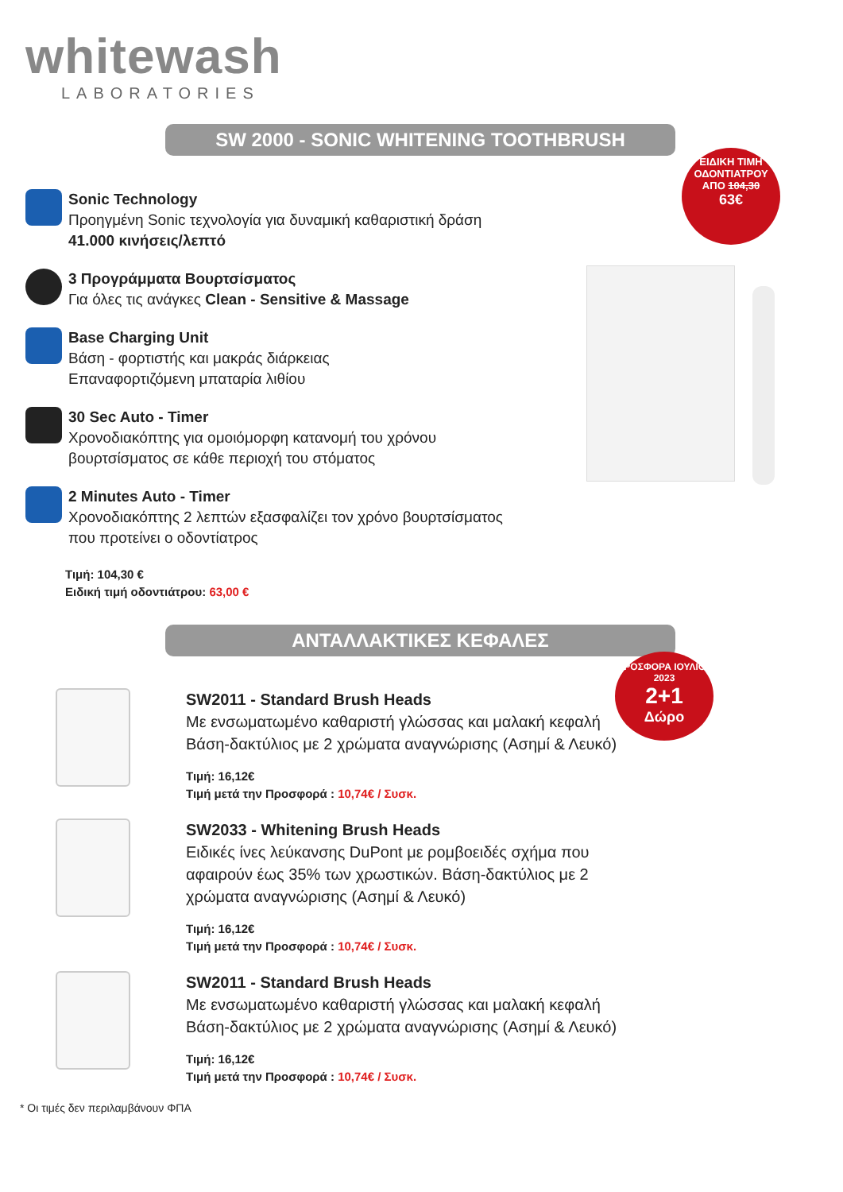whitewash
LABORATORIES
SW 2000 - SONIC WHITENING TOOTHBRUSH
ΕΙΔΙΚΗ ΤΙΜΗ ΟΔΟΝΤΙΑΤΡΟΥ
ΑΠΟ 104,30
63€
Sonic Technology
Προηγμένη Sonic τεχνολογία για δυναμική καθαριστική δράση
41.000 κινήσεις/λεπτό
3 Προγράμματα Βουρτσίσματος
Για όλες τις ανάγκες Clean - Sensitive & Massage
Base Charging Unit
Βάση - φορτιστής και μακράς διάρκειας
Επαναφορτιζόμενη μπαταρία λιθίου
30 Sec Auto - Timer
Χρονοδιακόπτης για ομοιόμορφη κατανομή του χρόνου
βουρτσίσματος σε κάθε περιοχή του στόματος
2 Minutes Auto - Timer
Χρονοδιακόπτης 2 λεπτών εξασφαλίζει τον χρόνο βουρτσίσματος
που προτείνει ο οδοντίατρος
Τιμή: 104,30 €
Ειδική τιμή οδοντιάτρου: 63,00 €
ΑΝΤΑΛΛΑΚΤΙΚΕΣ ΚΕΦΑΛΕΣ
ΠΡΟΣΦΟΡΑ ΙΟΥΛΙΟΣ 2023
2+1
Δώρο
SW2011 - Standard Brush Heads
Με ενσωματωμένο καθαριστή γλώσσας και μαλακή κεφαλή
Βάση-δακτύλιος με 2 χρώματα αναγνώρισης (Ασημί & Λευκό)
Τιμή: 16,12€
Τιμή μετά την Προσφορά : 10,74€ / Συσκ.
SW2033 - Whitening Brush Heads
Ειδικές ίνες λεύκανσης DuPont με ρομβοειδές σχήμα που
αφαιρούν έως 35% των χρωστικών. Βάση-δακτύλιος με 2
χρώματα αναγνώρισης (Ασημί & Λευκό)
Τιμή: 16,12€
Τιμή μετά την Προσφορά : 10,74€ / Συσκ.
SW2011 - Standard Brush Heads
Με ενσωματωμένο καθαριστή γλώσσας και μαλακή κεφαλή
Βάση-δακτύλιος με 2 χρώματα αναγνώρισης (Ασημί & Λευκό)
Τιμή: 16,12€
Τιμή μετά την Προσφορά : 10,74€ / Συσκ.
* Οι τιμές δεν περιλαμβάνουν ΦΠΑ